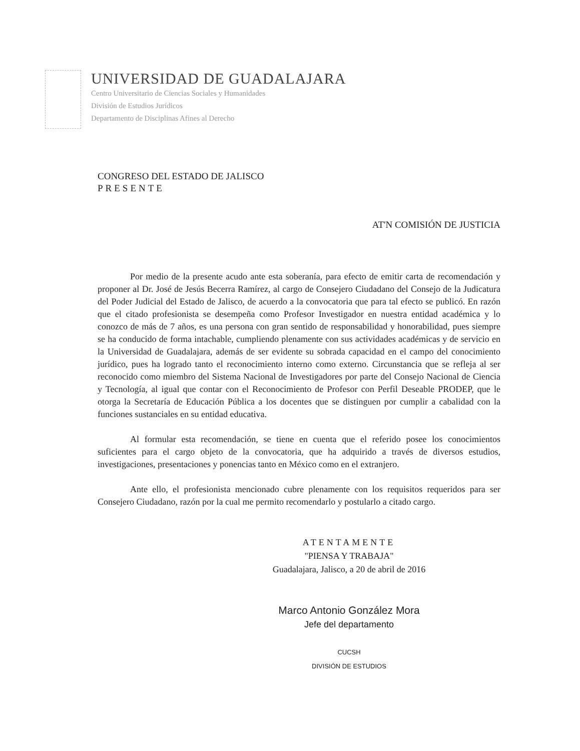UNIVERSIDAD DE GUADALAJARA
Centro Universitario de Ciencias Sociales y Humanidades
División de Estudios Jurídicos
Departamento de Disciplinas Afines al Derecho
CONGRESO DEL ESTADO DE JALISCO
PRESENTE
AT'N COMISIÓN DE JUSTICIA
Por medio de la presente acudo ante esta soberanía, para efecto de emitir carta de recomendación y proponer al Dr. José de Jesús Becerra Ramírez, al cargo de Consejero Ciudadano del Consejo de la Judicatura del Poder Judicial del Estado de Jalisco, de acuerdo a la convocatoria que para tal efecto se publicó. En razón que el citado profesionista se desempeña como Profesor Investigador en nuestra entidad académica y lo conozco de más de 7 años, es una persona con gran sentido de responsabilidad y honorabilidad, pues siempre se ha conducido de forma intachable, cumpliendo plenamente con sus actividades académicas y de servicio en la Universidad de Guadalajara, además de ser evidente su sobrada capacidad en el campo del conocimiento jurídico, pues ha logrado tanto el reconocimiento interno como externo. Circunstancia que se refleja al ser reconocido como miembro del Sistema Nacional de Investigadores por parte del Consejo Nacional de Ciencia y Tecnología, al igual que contar con el Reconocimiento de Profesor con Perfil Deseable PRODEP, que le otorga la Secretaría de Educación Pública a los docentes que se distinguen por cumplir a cabalidad con la funciones sustanciales en su entidad educativa.
Al formular esta recomendación, se tiene en cuenta que el referido posee los conocimientos suficientes para el cargo objeto de la convocatoria, que ha adquirido a través de diversos estudios, investigaciones, presentaciones y ponencias tanto en México como en el extranjero.
Ante ello, el profesionista mencionado cubre plenamente con los requisitos requeridos para ser Consejero Ciudadano, razón por la cual me permito recomendarlo y postularlo a citado cargo.
ATENTAMENTE
"PIENSA Y TRABAJA"
Guadalajara, Jalisco, a 20 de abril de 2016
Marco Antonio González Mora
Jefe del departamento
CUCSH
DIVISIÓN DE ESTUDIOS